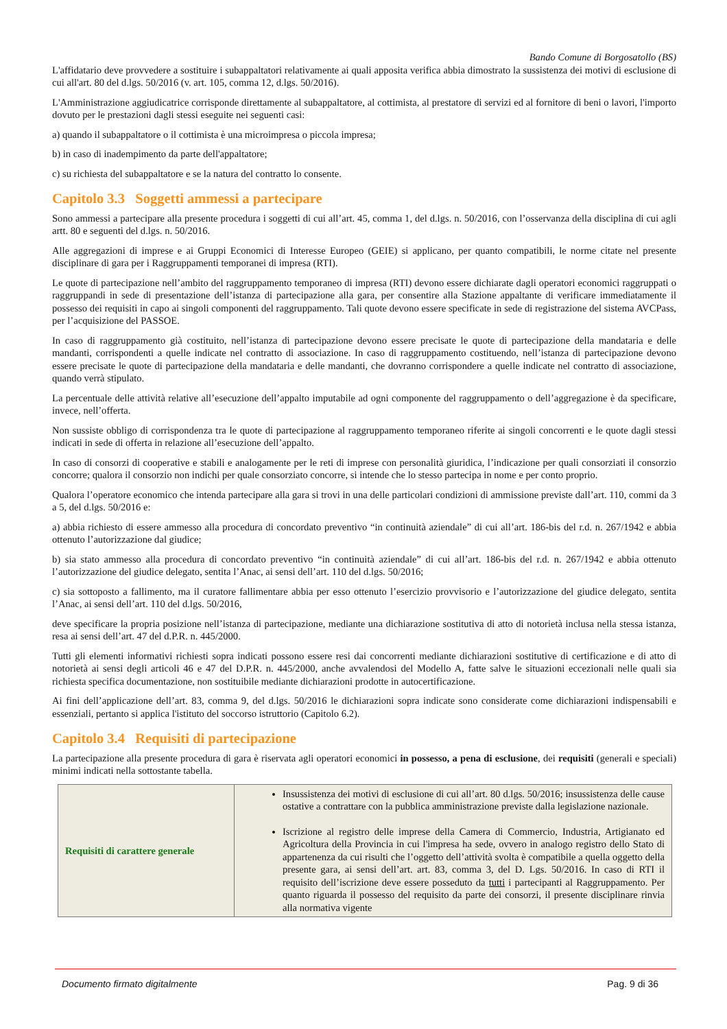Bando Comune di Borgosatollo (BS)
L'affidatario deve provvedere a sostituire i subappaltatori relativamente ai quali apposita verifica abbia dimostrato la sussistenza dei motivi di esclusione di cui all'art. 80 del d.lgs. 50/2016 (v. art. 105, comma 12, d.lgs. 50/2016).
L'Amministrazione aggiudicatrice corrisponde direttamente al subappaltatore, al cottimista, al prestatore di servizi ed al fornitore di beni o lavori, l'importo dovuto per le prestazioni dagli stessi eseguite nei seguenti casi:
a) quando il subappaltatore o il cottimista è una microimpresa o piccola impresa;
b) in caso di inadempimento da parte dell'appaltatore;
c) su richiesta del subappaltatore e se la natura del contratto lo consente.
Capitolo 3.3 Soggetti ammessi a partecipare
Sono ammessi a partecipare alla presente procedura i soggetti di cui all’art. 45, comma 1, del d.lgs. n. 50/2016, con l’osservanza della disciplina di cui agli artt. 80 e seguenti del d.lgs. n. 50/2016.
Alle aggregazioni di imprese e ai Gruppi Economici di Interesse Europeo (GEIE) si applicano, per quanto compatibili, le norme citate nel presente disciplinare di gara per i Raggruppamenti temporanei di impresa (RTI).
Le quote di partecipazione nell’ambito del raggruppamento temporaneo di impresa (RTI) devono essere dichiarate dagli operatori economici raggruppati o raggruppandi in sede di presentazione dell’istanza di partecipazione alla gara, per consentire alla Stazione appaltante di verificare immediatamente il possesso dei requisiti in capo ai singoli componenti del raggruppamento. Tali quote devono essere specificate in sede di registrazione del sistema AVCPass, per l’acquisizione del PASSOE.
In caso di raggruppamento già costituito, nell’istanza di partecipazione devono essere precisate le quote di partecipazione della mandataria e delle mandanti, corrispondenti a quelle indicate nel contratto di associazione. In caso di raggruppamento costituendo, nell’istanza di partecipazione devono essere precisate le quote di partecipazione della mandataria e delle mandanti, che dovranno corrispondere a quelle indicate nel contratto di associazione, quando verrà stipulato.
La percentuale delle attività relative all’esecuzione dell’appalto imputabile ad ogni componente del raggruppamento o dell’aggregazione è da specificare, invece, nell’offerta.
Non sussiste obbligo di corrispondenza tra le quote di partecipazione al raggruppamento temporaneo riferite ai singoli concorrenti e le quote dagli stessi indicati in sede di offerta in relazione all’esecuzione dell’appalto.
In caso di consorzi di cooperative e stabili e analogamente per le reti di imprese con personalità giuridica, l’indicazione per quali consorziati il consorzio concorre; qualora il consorzio non indichi per quale consorziato concorre, si intende che lo stesso partecipa in nome e per conto proprio.
Qualora l’operatore economico che intenda partecipare alla gara si trovi in una delle particolari condizioni di ammissione previste dall’art. 110, commi da 3 a 5, del d.lgs. 50/2016 e:
a) abbia richiesto di essere ammesso alla procedura di concordato preventivo “in continuità aziendale” di cui all’art. 186-bis del r.d. n. 267/1942 e abbia ottenuto l’autorizzazione dal giudice;
b) sia stato ammesso alla procedura di concordato preventivo “in continuità aziendale” di cui all’art. 186-bis del r.d. n. 267/1942 e abbia ottenuto l’autorizzazione del giudice delegato, sentita l’Anac, ai sensi dell’art. 110 del d.lgs. 50/2016;
c) sia sottoposto a fallimento, ma il curatore fallimentare abbia per esso ottenuto l’esercizio provvisorio e l’autorizzazione del giudice delegato, sentita l’Anac, ai sensi dell’art. 110 del d.lgs. 50/2016,
deve specificare la propria posizione nell’istanza di partecipazione, mediante una dichiarazione sostitutiva di atto di notorietà inclusa nella stessa istanza, resa ai sensi dell’art. 47 del d.P.R. n. 445/2000.
Tutti gli elementi informativi richiesti sopra indicati possono essere resi dai concorrenti mediante dichiarazioni sostitutive di certificazione e di atto di notorietà ai sensi degli articoli 46 e 47 del D.P.R. n. 445/2000, anche avvalendosi del Modello A, fatte salve le situazioni eccezionali nelle quali sia richiesta specifica documentazione, non sostituibile mediante dichiarazioni prodotte in autocertificazione.
Ai fini dell’applicazione dell’art. 83, comma 9, del d.lgs. 50/2016 le dichiarazioni sopra indicate sono considerate come dichiarazioni indispensabili e essenziali, pertanto si applica l'istituto del soccorso istruttorio (Capitolo 6.2).
Capitolo 3.4 Requisiti di partecipazione
La partecipazione alla presente procedura di gara è riservata agli operatori economici in possesso, a pena di esclusione, dei requisiti (generali e speciali) minimi indicati nella sottostante tabella.
| Requisiti di carattere generale | Insussistenza dei motivi di esclusione di cui all’art. 80 d.lgs. 50/2016; insussistenza delle cause ostative a contrattare con la pubblica amministrazione previste dalla legislazione nazionale. Iscrizione al registro delle imprese della Camera di Commercio, Industria, Artigianato ed Agricoltura della Provincia in cui l'impresa ha sede, ovvero in analogo registro dello Stato di appartenenza da cui risulti che l’oggetto dell’attività svolta è compatibile a quella oggetto della presente gara, ai sensi dell’art. art. 83, comma 3, del D. Lgs. 50/2016. In caso di RTI il requisito dell’iscrizione deve essere posseduto da tutti i partecipanti al Raggruppamento. Per quanto riguarda il possesso del requisito da parte dei consorzi, il presente disciplinare rinvia alla normativa vigente |
Documento firmato digitalmente Pag. 9 di 36